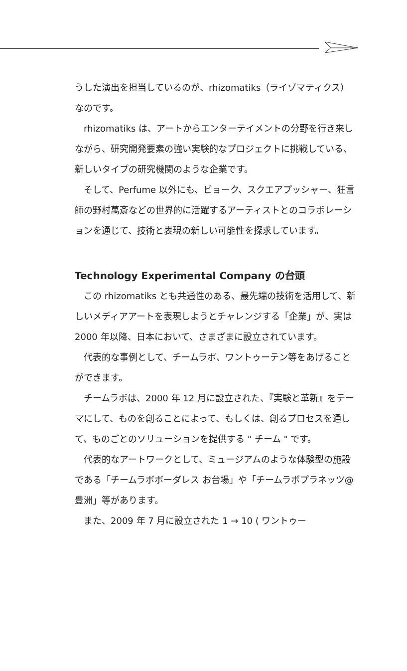うした演出を担当しているのが、rhizomatiks（ライゾマティクス）なのです。
rhizomatiks は、アートからエンターテイメントの分野を行き来しながら、研究開発要素の強い実験的なプロジェクトに挑戦している、新しいタイプの研究機関のような企業です。
そして、Perfume 以外にも、ビョーク、スクエアプッシャー、狂言師の野村萬斎などの世界的に活躍するアーティストとのコラボレーションを通じて、技術と表現の新しい可能性を探求しています。
Technology Experimental Company の台頭
この rhizomatiks とも共通性のある、最先端の技術を活用して、新しいメディアアートを表現しようとチャレンジする「企業」が、実は 2000 年以降、日本において、さまざまに設立されています。
代表的な事例として、チームラボ、ワントゥーテン等をあげることができます。
チームラボは、2000 年 12 月に設立された、『実験と革新』をテーマにして、ものを創ることによって、もしくは、創るプロセスを通して、ものごとのソリューションを提供する " チーム " です。
代表的なアートワークとして、ミュージアムのような体験型の施設である「チームラボボーダレス お台場」や「チームラボプラネッツ@豊洲」等があります。
また、2009 年 7 月に設立された 1 → 10 ( ワントゥー